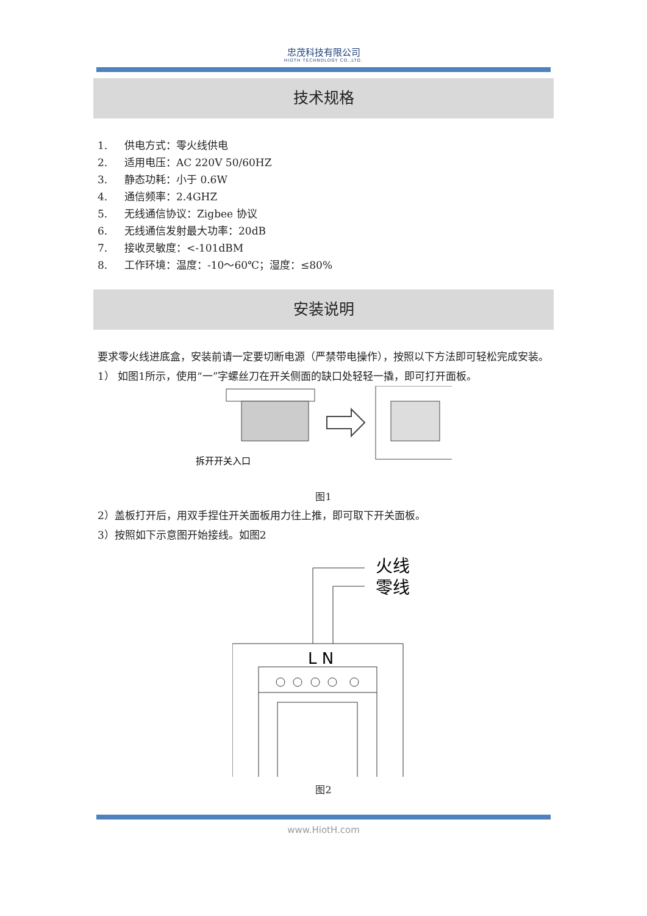忠茂科技有限公司
HIOTH TECHNOLOGY CO.,LTD.
技术规格
1. 供电方式：零火线供电
2. 适用电压：AC 220V 50/60HZ
3. 静态功耗：小于 0.6W
4. 通信频率：2.4GHZ
5. 无线通信协议：Zigbee 协议
6. 无线通信发射最大功率：20dB
7. 接收灵敏度：<-101dBM
8. 工作环境：温度：-10～60℃；湿度：≤80%
安装说明
要求零火线进底盒，安装前请一定要切断电源（严禁带电操作），按照以下方法即可轻松完成安装。
1） 如图1所示，使用“一”字螺丝刀在开关侧面的缺口处轻轻一撬，即可打开面板。
拆开开关入口
图1
2）盖板打开后，用双手捏住开关面板用力往上推，即可取下开关面板。
3）按照如下示意图开始接线。如图2
火线
零线
L N
图2
www.HiotH.com